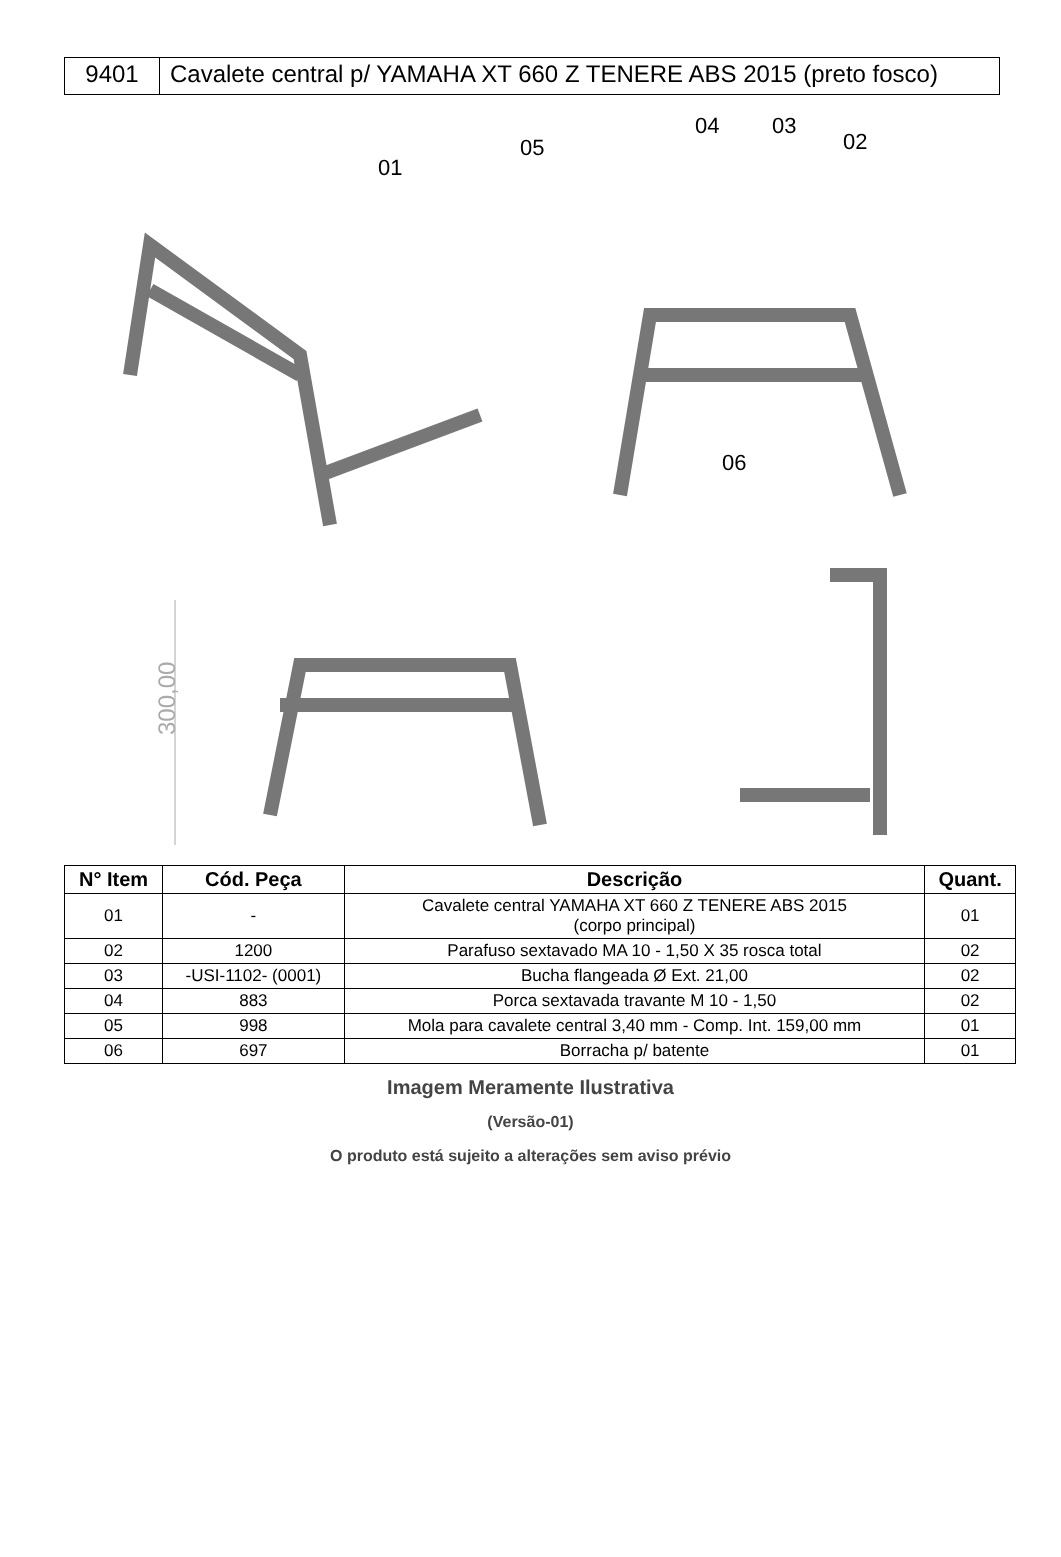9401 Cavalete central p/ YAMAHA XT 660 Z TENERE ABS 2015 (preto fosco)
300,00
01
05
04 03
02
06
| N° Item | Cód. Peça | Descrição | Quant. |
| --- | --- | --- | --- |
| 01 | - | Cavalete central YAMAHA XT 660 Z TENERE ABS 2015 (corpo principal) | 01 |
| 02 | 1200 | Parafuso sextavado MA 10 - 1,50 X 35 rosca total | 02 |
| 03 | -USI-1102- (0001) | Bucha flangeada Ø Ext. 21,00 | 02 |
| 04 | 883 | Porca sextavada travante M 10 - 1,50 | 02 |
| 05 | 998 | Mola para cavalete central 3,40 mm - Comp. Int. 159,00 mm | 01 |
| 06 | 697 | Borracha p/ batente | 01 |
Imagem Meramente Ilustrativa
(Versão-01)
O produto está sujeito a alterações sem aviso prévio